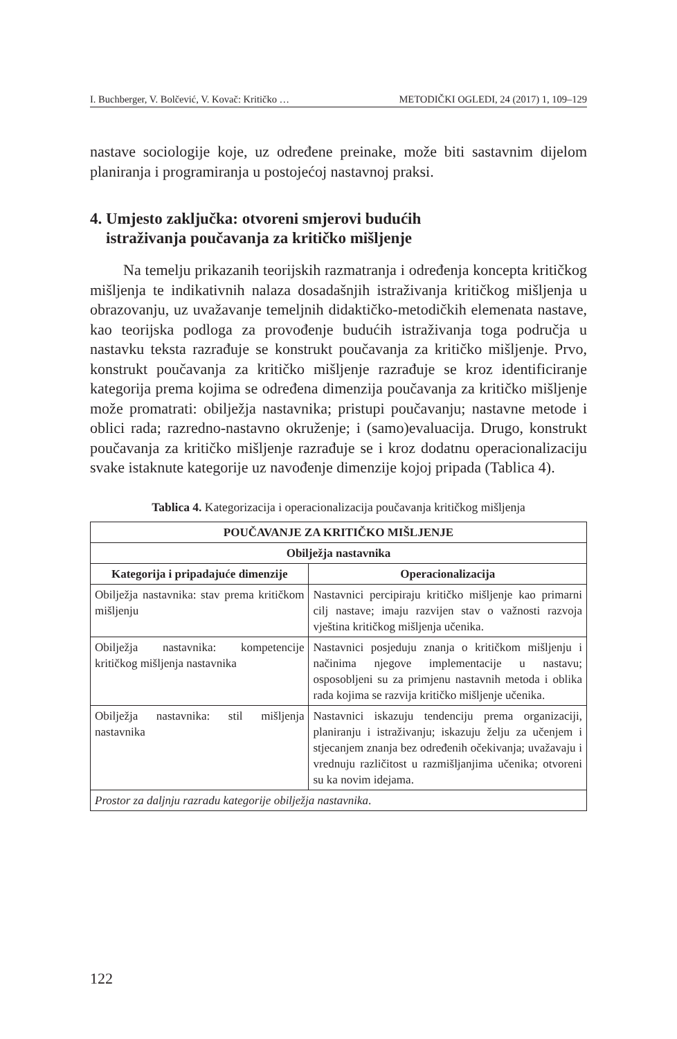I. Buchberger, V. Bolčević, V. Kovač: Kritičko … METODIČKI OGLEDI, 24 (2017) 1, 109–129
nastave sociologije koje, uz određene preinake, može biti sastavnim dijelom planiranja i programiranja u postojećoj nastavnoj praksi.
4. Umjesto zaključka: otvoreni smjerovi budućih
istraživanja poučavanja za kritičko mišljenje
Na temelju prikazanih teorijskih razmatranja i određenja koncepta kritičkog mišljenja te indikativnih nalaza dosadašnjih istraživanja kritičkog mišljenja u obrazovanju, uz uvažavanje temeljnih didaktičko-metodičkih elemenata nastave, kao teorijska podloga za provođenje budućih istraživanja toga područja u nastavku teksta razrađuje se konstrukt poučavanja za kritičko mišljenje. Prvo, konstrukt poučavanja za kritičko mišljenje razrađuje se kroz identificiranje kategorija prema kojima se određena dimenzija poučavanja za kritičko mišljenje može promatrati: obilježja nastavnika; pristupi poučavanju; nastavne metode i oblici rada; razredno-nastavno okruženje; i (samo)evaluacija. Drugo, konstrukt poučavanja za kritičko mišljenje razrađuje se i kroz dodatnu operacionalizaciju svake istaknute kategorije uz navođenje dimenzije kojoj pripada (Tablica 4).
Tablica 4. Kategorizacija i operacionalizacija poučavanja kritičkog mišljenja
| POUČAVANJE ZA KRITIČKO MIŠLJENJE | |
| --- | --- |
| Obilježja nastavnika | |
| Kategorija i pripadajuće dimenzije | Operacionalizacija |
| Obilježja nastavnika: stav prema kritičkom mišljenju | Nastavnici percipiraju kritičko mišljenje kao primarni cilj nastave; imaju razvijen stav o važnosti razvoja vještina kritičkog mišljenja učenika. |
| Obilježja nastavnika: kompetencije kritičkog mišljenja nastavnika | Nastavnici posjeduju znanja o kritičkom mišljenju i načinima njegove implementacije u nastavu; osposobljeni su za primjenu nastavnih metoda i oblika rada kojima se razvija kritičko mišljenje učenika. |
| Obilježja nastavnika: stil mišljenja nastavnika | Nastavnici iskazuju tendenciju prema organizaciji, planiranju i istraživanju; iskazuju želju za učenjem i stjecanjem znanja bez određenih očekivanja; uvažavaju i vrednuju različitost u razmišljanjima učenika; otvoreni su ka novim idejama. |
| Prostor za daljnju razradu kategorije obilježja nastavnika . | |
122